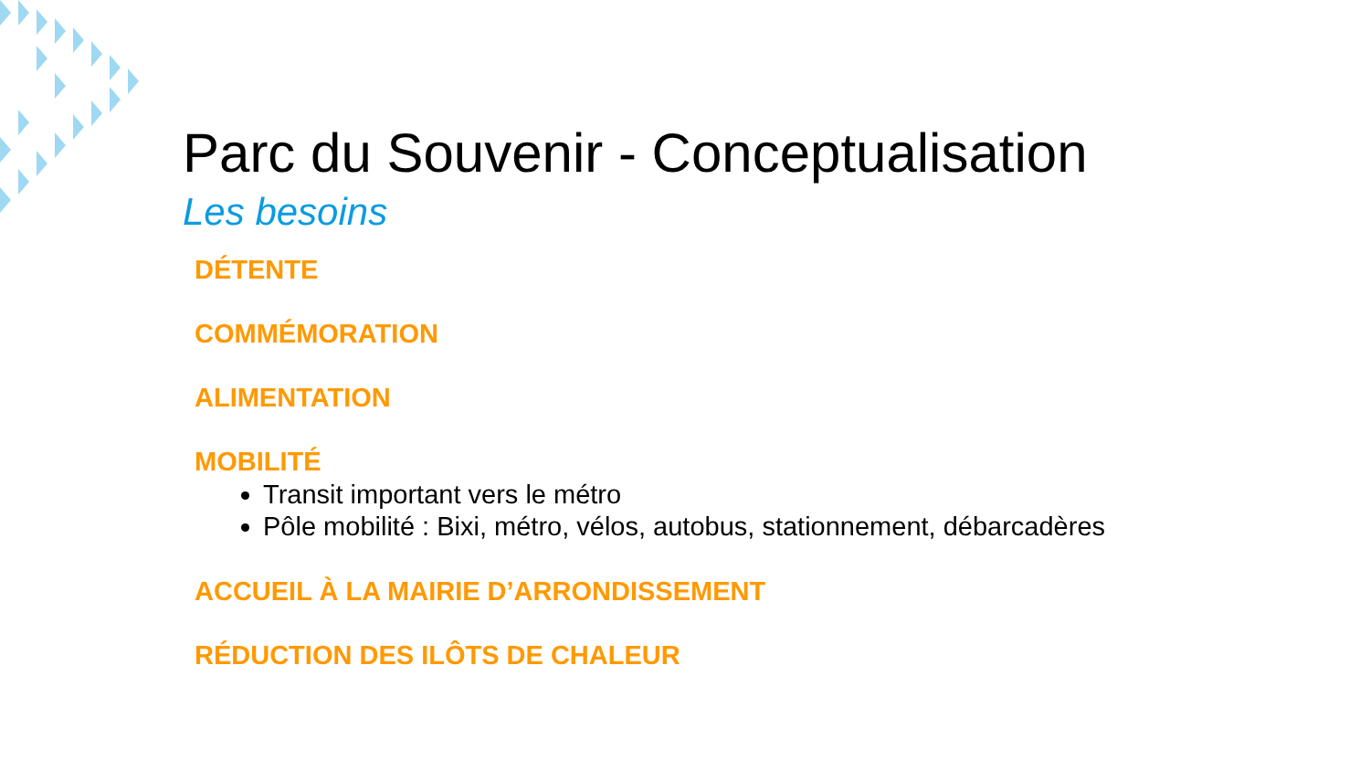Parc du Souvenir - Conceptualisation
Les besoins
DÉTENTE
COMMÉMORATION
ALIMENTATION
MOBILITÉ
Transit important vers le métro
Pôle mobilité : Bixi, métro, vélos, autobus, stationnement, débarcadères
ACCUEIL À LA MAIRIE D’ARRONDISSEMENT
RÉDUCTION DES ILÔTS DE CHALEUR